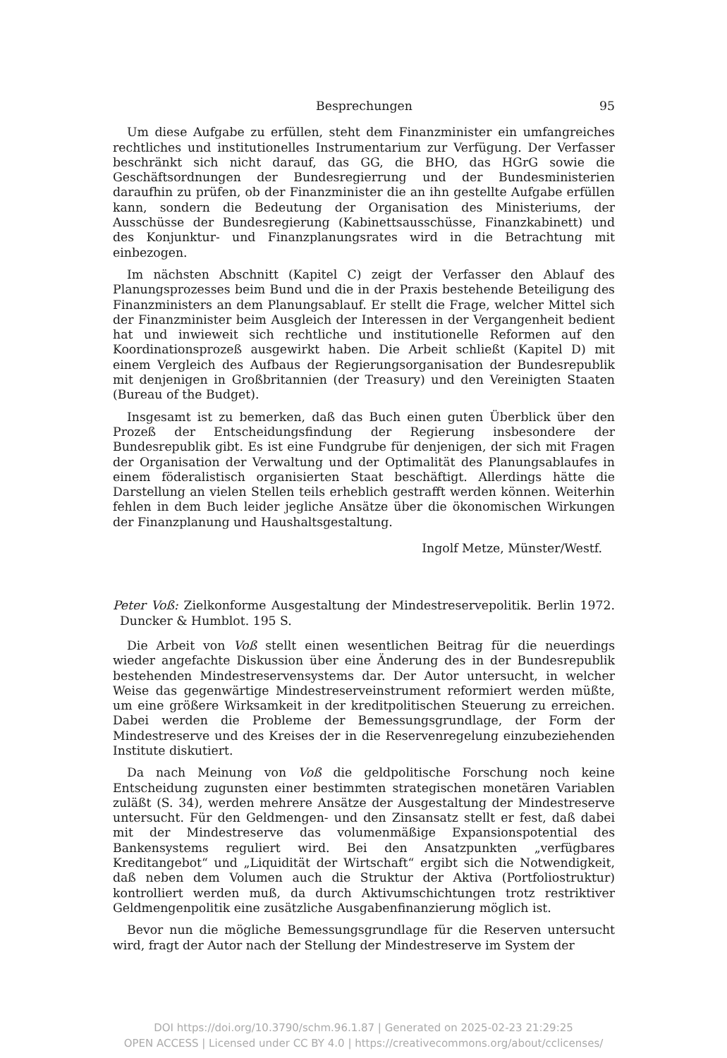Besprechungen 95
Um diese Aufgabe zu erfüllen, steht dem Finanzminister ein umfangreiches rechtliches und institutionelles Instrumentarium zur Verfügung. Der Verfasser beschränkt sich nicht darauf, das GG, die BHO, das HGrG sowie die Geschäftsordnungen der Bundesregierrung und der Bundesministerien daraufhin zu prüfen, ob der Finanzminister die an ihn gestellte Aufgabe erfüllen kann, sondern die Bedeutung der Organisation des Ministeriums, der Ausschüsse der Bundesregierung (Kabinettsausschüsse, Finanzkabinett) und des Konjunktur- und Finanzplanungsrates wird in die Betrachtung mit einbezogen.
Im nächsten Abschnitt (Kapitel C) zeigt der Verfasser den Ablauf des Planungsprozesses beim Bund und die in der Praxis bestehende Beteiligung des Finanzministers an dem Planungsablauf. Er stellt die Frage, welcher Mittel sich der Finanzminister beim Ausgleich der Interessen in der Vergangenheit bedient hat und inwieweit sich rechtliche und institutionelle Reformen auf den Koordinationsprozeß ausgewirkt haben. Die Arbeit schließt (Kapitel D) mit einem Vergleich des Aufbaus der Regierungsorganisation der Bundesrepublik mit denjenigen in Großbritannien (der Treasury) und den Vereinigten Staaten (Bureau of the Budget).
Insgesamt ist zu bemerken, daß das Buch einen guten Überblick über den Prozeß der Entscheidungsfindung der Regierung insbesondere der Bundesrepublik gibt. Es ist eine Fundgrube für denjenigen, der sich mit Fragen der Organisation der Verwaltung und der Optimalität des Planungsablaufes in einem föderalistisch organisierten Staat beschäftigt. Allerdings hätte die Darstellung an vielen Stellen teils erheblich gestrafft werden können. Weiterhin fehlen in dem Buch leider jegliche Ansätze über die ökonomischen Wirkungen der Finanzplanung und Haushaltsgestaltung.
Ingolf Metze, Münster/Westf.
Peter Voß: Zielkonforme Ausgestaltung der Mindestreservepolitik. Berlin 1972. Duncker & Humblot. 195 S.
Die Arbeit von Voß stellt einen wesentlichen Beitrag für die neuerdings wieder angefachte Diskussion über eine Änderung des in der Bundesrepublik bestehenden Mindestreservensystems dar. Der Autor untersucht, in welcher Weise das gegenwärtige Mindestreserveinstrument reformiert werden müßte, um eine größere Wirksamkeit in der kreditpolitischen Steuerung zu erreichen. Dabei werden die Probleme der Bemessungsgrundlage, der Form der Mindestreserve und des Kreises der in die Reservenregelung einzubeziehenden Institute diskutiert.
Da nach Meinung von Voß die geldpolitische Forschung noch keine Entscheidung zugunsten einer bestimmten strategischen monetären Variablen zuläßt (S. 34), werden mehrere Ansätze der Ausgestaltung der Mindestreserve untersucht. Für den Geldmengen- und den Zinsansatz stellt er fest, daß dabei mit der Mindestreserve das volumenmäßige Expansionspotential des Bankensystems reguliert wird. Bei den Ansatzpunkten „verfügbares Kreditangebot“ und „Liquidität der Wirtschaft“ ergibt sich die Notwendigkeit, daß neben dem Volumen auch die Struktur der Aktiva (Portfoliostruktur) kontrolliert werden muß, da durch Aktivumschichtungen trotz restriktiver Geldmengenpolitik eine zusätzliche Ausgabenfinanzierung möglich ist.
Bevor nun die mögliche Bemessungsgrundlage für die Reserven untersucht wird, fragt der Autor nach der Stellung der Mindestreserve im System der
DOI https://doi.org/10.3790/schm.96.1.87 | Generated on 2025-02-23 21:29:25
OPEN ACCESS | Licensed under CC BY 4.0 | https://creativecommons.org/about/cclicenses/